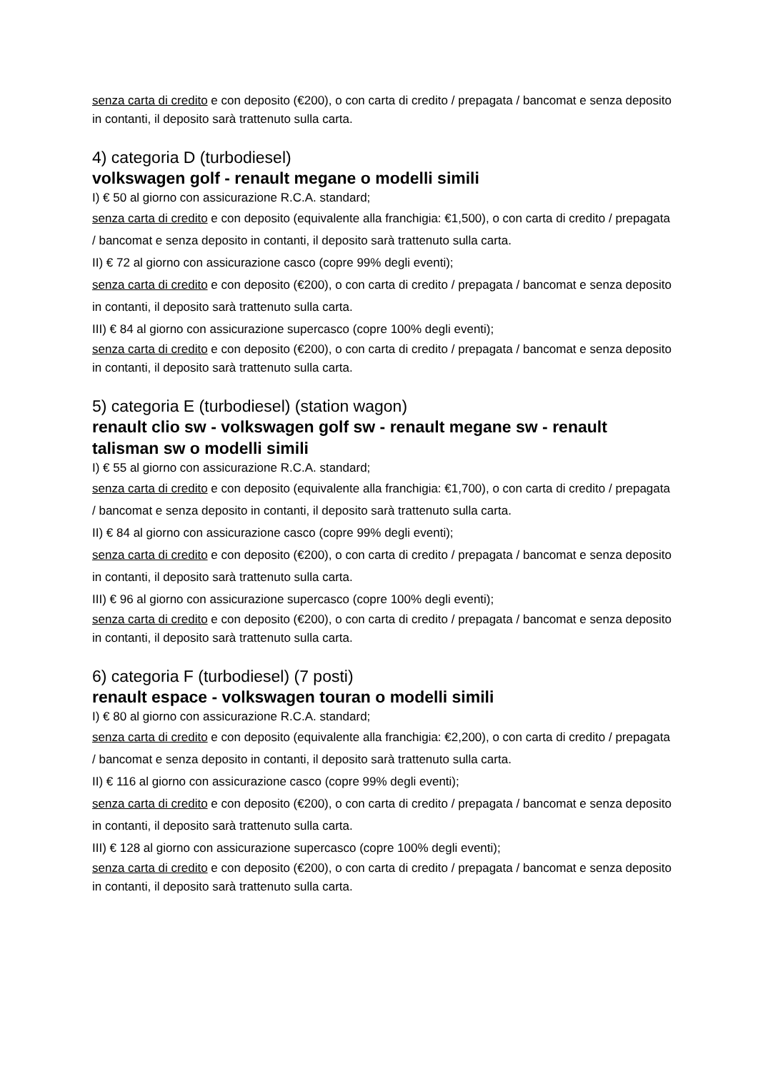senza carta di credito e con deposito (€200), o con carta di credito / prepagata / bancomat e senza deposito in contanti, il deposito sarà trattenuto sulla carta.
4) categoria D (turbodiesel)
volkswagen golf - renault megane o modelli simili
I) € 50 al giorno con assicurazione R.C.A. standard;
senza carta di credito e con deposito (equivalente alla franchigia: €1,500), o con carta di credito / prepagata / bancomat e senza deposito in contanti, il deposito sarà trattenuto sulla carta.
II) € 72 al giorno con assicurazione casco (copre 99% degli eventi);
senza carta di credito e con deposito (€200), o con carta di credito / prepagata / bancomat e senza deposito in contanti, il deposito sarà trattenuto sulla carta.
III) € 84 al giorno con assicurazione supercasco (copre 100% degli eventi);
senza carta di credito e con deposito (€200), o con carta di credito / prepagata / bancomat e senza deposito in contanti, il deposito sarà trattenuto sulla carta.
5) categoria E (turbodiesel) (station wagon)
renault clio sw - volkswagen golf sw - renault megane sw - renault talisman sw o modelli simili
I) € 55 al giorno con assicurazione R.C.A. standard;
senza carta di credito e con deposito (equivalente alla franchigia: €1,700), o con carta di credito / prepagata / bancomat e senza deposito in contanti, il deposito sarà trattenuto sulla carta.
II) € 84 al giorno con assicurazione casco (copre 99% degli eventi);
senza carta di credito e con deposito (€200), o con carta di credito / prepagata / bancomat e senza deposito in contanti, il deposito sarà trattenuto sulla carta.
III) € 96 al giorno con assicurazione supercasco (copre 100% degli eventi);
senza carta di credito e con deposito (€200), o con carta di credito / prepagata / bancomat e senza deposito in contanti, il deposito sarà trattenuto sulla carta.
6) categoria F (turbodiesel) (7 posti)
renault espace - volkswagen touran o modelli simili
I) € 80 al giorno con assicurazione R.C.A. standard;
senza carta di credito e con deposito (equivalente alla franchigia: €2,200), o con carta di credito / prepagata / bancomat e senza deposito in contanti, il deposito sarà trattenuto sulla carta.
II) € 116 al giorno con assicurazione casco (copre 99% degli eventi);
senza carta di credito e con deposito (€200), o con carta di credito / prepagata / bancomat e senza deposito in contanti, il deposito sarà trattenuto sulla carta.
III) € 128 al giorno con assicurazione supercasco (copre 100% degli eventi);
senza carta di credito e con deposito (€200), o con carta di credito / prepagata / bancomat e senza deposito in contanti, il deposito sarà trattenuto sulla carta.